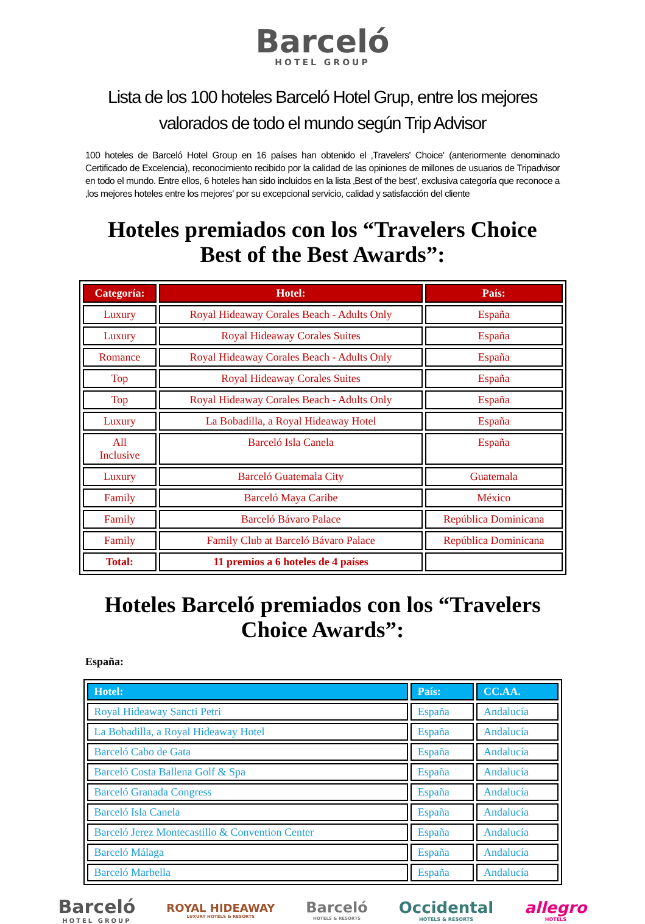Barceló
HOTEL GROUP
Lista de los 100 hoteles Barceló Hotel Grup, entre los mejores valorados de todo el mundo según Trip Advisor
100 hoteles de Barceló Hotel Group en 16 países han obtenido el ‚Travelers' Choice' (anteriormente denominado Certificado de Excelencia), reconocimiento recibido por la calidad de las opiniones de millones de usuarios de Tripadvisor en todo el mundo. Entre ellos, 6 hoteles han sido incluidos en la lista ‚Best of the best', exclusiva categoría que reconoce a ‚los mejores hoteles entre los mejores' por su excepcional servicio, calidad y satisfacción del cliente
Hoteles premiados con los “Travelers Choice Best of the Best Awards”:
| Categoría: | Hotel: | País: |
| --- | --- | --- |
| Luxury | Royal Hideaway Corales Beach - Adults Only | España |
| Luxury | Royal Hideaway Corales Suites | España |
| Romance | Royal Hideaway Corales Beach - Adults Only | España |
| Top | Royal Hideaway Corales Suites | España |
| Top | Royal Hideaway Corales Beach - Adults Only | España |
| Luxury | La Bobadilla, a Royal Hideaway Hotel | España |
| All Inclusive | Barceló Isla Canela | España |
| Luxury | Barceló Guatemala City | Guatemala |
| Family | Barceló Maya Caribe | México |
| Family | Barceló Bávaro Palace | República Dominicana |
| Family | Family Club at Barceló Bávaro Palace | República Dominicana |
| Total: | 11 premios a 6 hoteles de 4 países | |
Hoteles Barceló premiados con los “Travelers Choice Awards”:
España:
| Hotel: | País: | CC.AA. |
| --- | --- | --- |
| Royal Hideaway Sancti Petri | España | Andalucía |
| La Bobadilla, a Royal Hideaway Hotel | España | Andalucía |
| Barceló Cabo de Gata | España | Andalucía |
| Barceló Costa Ballena Golf & Spa | España | Andalucía |
| Barceló Granada Congress | España | Andalucía |
| Barceló Isla Canela | España | Andalucía |
| Barceló Jerez Montecastillo & Convention Center | España | Andalucía |
| Barceló Málaga | España | Andalucía |
| Barceló Marbella | España | Andalucía |
Barceló
HOTEL GROUP
ROYAL HIDEAWAY
LUXURY HOTELS & RESORTS
Barceló
HOTELS & RESORTS
Occidental
HOTELS & RESORTS
allegro
HOTELS